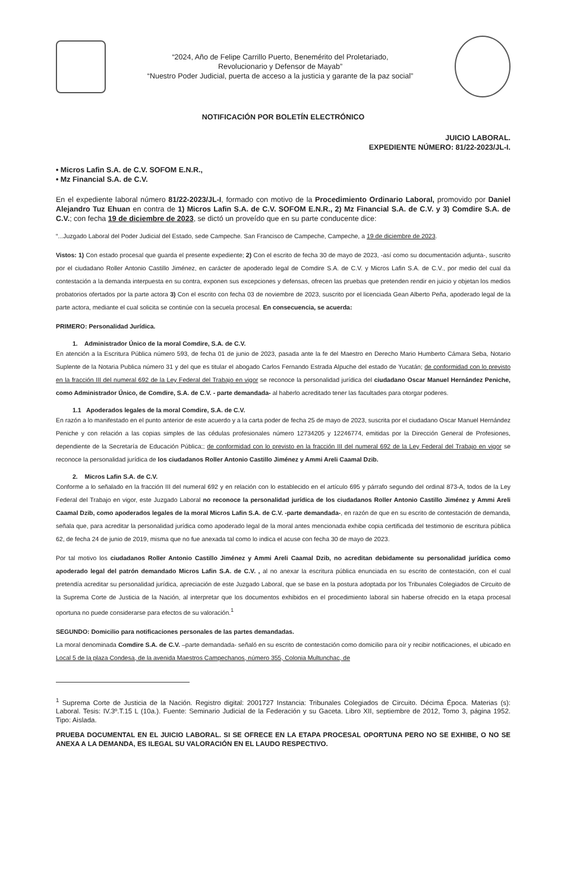“2024, Año de Felipe Carrillo Puerto, Benemérito del Proletariado,
Revolucionario y Defensor de Mayab”
“Nuestro Poder Judicial, puerta de acceso a la justicia y garante de la paz social”
NOTIFICACIÓN POR BOLETÍN ELECTRÓNICO
JUICIO LABORAL.
EXPEDIENTE NÚMERO: 81/22-2023/JL-I.
• Micros Lafin S.A. de C.V. SOFOM E.N.R.,
• Mz Financial S.A. de C.V.
En el expediente laboral número 81/22-2023/JL-I, formado con motivo de la Procedimiento Ordinario Laboral, promovido por Daniel Alejandro Tuz Ehuan en contra de 1) Micros Lafin S.A. de C.V. SOFOM E.N.R., 2) Mz Financial S.A. de C.V. y 3) Comdire S.A. de C.V.; con fecha 19 de diciembre de 2023, se dictó un proveído que en su parte conducente dice:
“...Juzgado Laboral del Poder Judicial del Estado, sede Campeche. San Francisco de Campeche, Campeche, a 19 de diciembre de 2023.
Vistos: 1) Con estado procesal que guarda el presente expediente; 2) Con el escrito de fecha 30 de mayo de 2023, -así como su documentación adjunta-, suscrito por el ciudadano Roller Antonio Castillo Jiménez, en carácter de apoderado legal de Comdire S.A. de C.V. y Micros Lafin S.A. de C.V., por medio del cual da contestación a la demanda interpuesta en su contra, exponen sus excepciones y defensas, ofrecen las pruebas que pretenden rendir en juicio y objetan los medios probatorios ofertados por la parte actora 3) Con el escrito con fecha 03 de noviembre de 2023, suscrito por el licenciada Gean Alberto Peña, apoderado legal de la parte actora, mediante el cual solicita se continúe con la secuela procesal. En consecuencia, se acuerda:
PRIMERO: Personalidad Jurídica.
1. Administrador Único de la moral Comdire, S.A. de C.V.
En atención a la Escritura Pública número 593, de fecha 01 de junio de 2023, pasada ante la fe del Maestro en Derecho Mario Humberto Cámara Seba, Notario Suplente de la Notaria Publica número 31 y del que es titular el abogado Carlos Fernando Estrada Alpuche del estado de Yucatán; de conformidad con lo previsto en la fracción III del numeral 692 de la Ley Federal del Trabajo en vigor se reconoce la personalidad jurídica del ciudadano Oscar Manuel Hernández Peniche, como Administrador Único, de Comdire, S.A. de C.V. - parte demandada- al haberlo acreditado tener las facultades para otorgar poderes.
1.1 Apoderados legales de la moral Comdire, S.A. de C.V.
En razón a lo manifestado en el punto anterior de este acuerdo y a la carta poder de fecha 25 de mayo de 2023, suscrita por el ciudadano Oscar Manuel Hernández Peniche y con relación a las copias simples de las cédulas profesionales número 12734205 y 12246774, emitidas por la Dirección General de Profesiones, dependiente de la Secretaría de Educación Pública;; de conformidad con lo previsto en la fracción III del numeral 692 de la Ley Federal del Trabajo en vigor se reconoce la personalidad jurídica de los ciudadanos Roller Antonio Castillo Jiménez y Ammi Areli Caamal Dzib.
2. Micros Lafin S.A. de C.V.
Conforme a lo señalado en la fracción III del numeral 692 y en relación con lo establecido en el artículo 695 y párrafo segundo del ordinal 873-A, todos de la Ley Federal del Trabajo en vigor, este Juzgado Laboral no reconoce la personalidad jurídica de los ciudadanos Roller Antonio Castillo Jiménez y Ammi Areli Caamal Dzib, como apoderados legales de la moral Micros Lafin S.A. de C.V. -parte demandada-, en razón de que en su escrito de contestación de demanda, señala que, para acreditar la personalidad jurídica como apoderado legal de la moral antes mencionada exhibe copia certificada del testimonio de escritura pública 62, de fecha 24 de junio de 2019, misma que no fue anexada tal como lo indica el acuse con fecha 30 de mayo de 2023.
Por tal motivo los ciudadanos Roller Antonio Castillo Jiménez y Ammi Areli Caamal Dzib, no acreditan debidamente su personalidad jurídica como apoderado legal del patrón demandado Micros Lafin S.A. de C.V. , al no anexar la escritura pública enunciada en su escrito de contestación, con el cual pretendía acreditar su personalidad jurídica, apreciación de este Juzgado Laboral, que se base en la postura adoptada por los Tribunales Colegiados de Circuito de la Suprema Corte de Justicia de la Nación, al interpretar que los documentos exhibidos en el procedimiento laboral sin haberse ofrecido en la etapa procesal oportuna no puede considerarse para efectos de su valoración.<sup>1</sup>
SEGUNDO: Domicilio para notificaciones personales de las partes demandadas.
La moral denominada Comdire S.A. de C.V. –parte demandada- señaló en su escrito de contestación como domicilio para oír y recibir notificaciones, el ubicado en Local 5 de la plaza Condesa, de la avenida Maestros Campechanos, número 355, Colonia Multunchac, de
<sup>1</sup> Suprema Corte de Justicia de la Nación. Registro digital: 2001727 Instancia: Tribunales Colegiados de Circuito. Décima Época. Materias (s): Laboral. Tesis: IV.3º.T.15 L (10a.). Fuente: Seminario Judicial de la Federación y su Gaceta. Libro XII, septiembre de 2012, Tomo 3, página 1952. Tipo: Aislada.
PRUEBA DOCUMENTAL EN EL JUICIO LABORAL. SI SE OFRECE EN LA ETAPA PROCESAL OPORTUNA PERO NO SE EXHIBE, O NO SE ANEXA A LA DEMANDA, ES ILEGAL SU VALORACIÓN EN EL LAUDO RESPECTIVO.